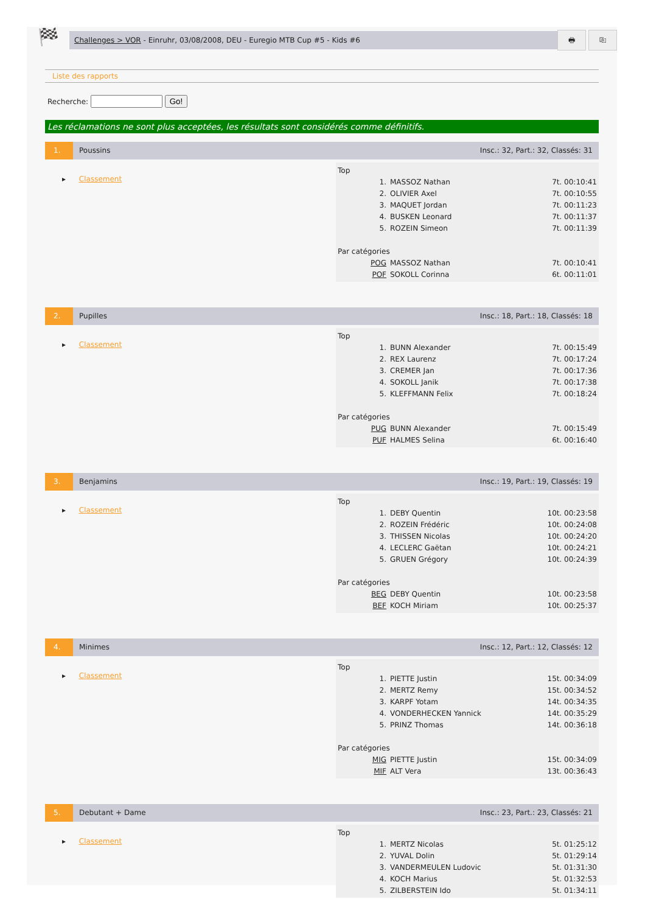🏁
Challenges > VOR - Einruhr, 03/08/2008, DEU - Euregio MTB Cup #5 - Kids #6
🖶 ⎘
Liste des rapports
Recherche: Go!
Les réclamations ne sont plus acceptées, les résultats sont considérés comme définitifs.
1. Poussins Insc.: 32, Part.: 32, Classés: 31
▸ Classement
| Top | | |
| 1. | MASSOZ Nathan | 7t. 00:10:41 |
| 2. | OLIVIER Axel | 7t. 00:10:55 |
| 3. | MAQUET Jordan | 7t. 00:11:23 |
| 4. | BUSKEN Leonard | 7t. 00:11:37 |
| 5. | ROZEIN Simeon | 7t. 00:11:39 |
| Par catégories | | |
| POG | MASSOZ Nathan | 7t. 00:10:41 |
| POF | SOKOLL Corinna | 6t. 00:11:01 |
2. Pupilles Insc.: 18, Part.: 18, Classés: 18
▸ Classement
| Top | | |
| 1. | BUNN Alexander | 7t. 00:15:49 |
| 2. | REX Laurenz | 7t. 00:17:24 |
| 3. | CREMER Jan | 7t. 00:17:36 |
| 4. | SOKOLL Janik | 7t. 00:17:38 |
| 5. | KLEFFMANN Felix | 7t. 00:18:24 |
| Par catégories | | |
| PUG | BUNN Alexander | 7t. 00:15:49 |
| PUF | HALMES Selina | 6t. 00:16:40 |
3. Benjamins Insc.: 19, Part.: 19, Classés: 19
▸ Classement
| Top | | |
| 1. | DEBY Quentin | 10t. 00:23:58 |
| 2. | ROZEIN Frédéric | 10t. 00:24:08 |
| 3. | THISSEN Nicolas | 10t. 00:24:20 |
| 4. | LECLERC Gaëtan | 10t. 00:24:21 |
| 5. | GRUEN Grégory | 10t. 00:24:39 |
| Par catégories | | |
| BEG | DEBY Quentin | 10t. 00:23:58 |
| BEF | KOCH Miriam | 10t. 00:25:37 |
4. Minimes Insc.: 12, Part.: 12, Classés: 12
▸ Classement
| Top | | |
| 1. | PIETTE Justin | 15t. 00:34:09 |
| 2. | MERTZ Remy | 15t. 00:34:52 |
| 3. | KARPF Yotam | 14t. 00:34:35 |
| 4. | VONDERHECKEN Yannick | 14t. 00:35:29 |
| 5. | PRINZ Thomas | 14t. 00:36:18 |
| Par catégories | | |
| MIG | PIETTE Justin | 15t. 00:34:09 |
| MIF | ALT Vera | 13t. 00:36:43 |
5. Debutant + Dame Insc.: 23, Part.: 23, Classés: 21
▸ Classement
| Top | | |
| 1. | MERTZ Nicolas | 5t. 01:25:12 |
| 2. | YUVAL Dolin | 5t. 01:29:14 |
| 3. | VANDERMEULEN Ludovic | 5t. 01:31:30 |
| 4. | KOCH Marius | 5t. 01:32:53 |
| 5. | ZILBERSTEIN Ido | 5t. 01:34:11 |